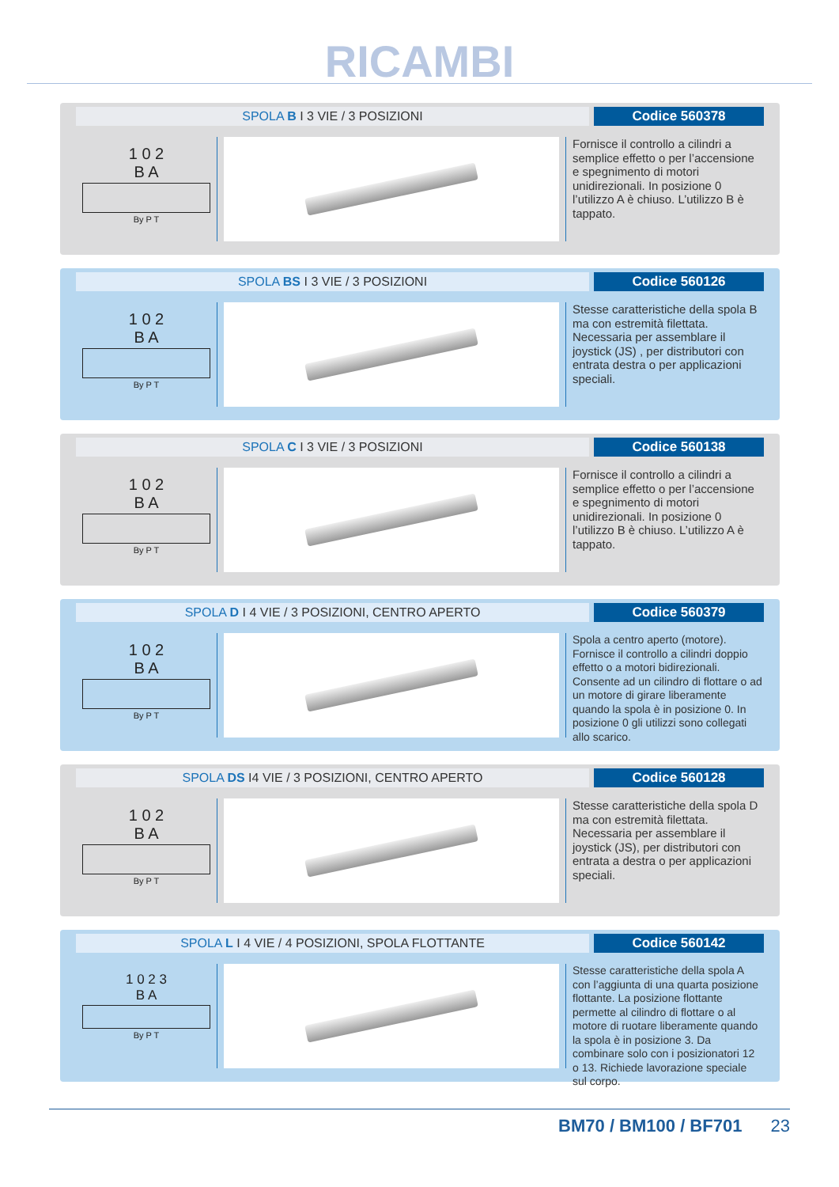RICAMBI
SPOLA B I 3 VIE / 3 POSIZIONI Codice 560378
1 0 2
B A
By P T
Fornisce il controllo a cilindri a semplice effetto o per l’accensione e spegnimento di motori unidirezionali. In posizione 0 l’utilizzo A è chiuso. L’utilizzo B è tappato.
SPOLA BS I 3 VIE / 3 POSIZIONI Codice 560126
1 0 2
B A
By P T
Stesse caratteristiche della spola B ma con estremità filettata. Necessaria per assemblare il joystick (JS) , per distributori con entrata destra o per applicazioni speciali.
SPOLA C I 3 VIE / 3 POSIZIONI Codice 560138
1 0 2
B A
By P T
Fornisce il controllo a cilindri a semplice effetto o per l’accensione e spegnimento di motori unidirezionali. In posizione 0 l’utilizzo B è chiuso. L’utilizzo A è tappato.
SPOLA D I 4 VIE / 3 POSIZIONI, CENTRO APERTO
Codice 560379
1 0 2
B A
By P T
Spola a centro aperto (motore). Fornisce il controllo a cilindri doppio effetto o a motori bidirezionali. Consente ad un cilindro di flottare o ad un motore di girare liberamente quando la spola è in posizione 0. In posizione 0 gli utilizzi sono collegati allo scarico.
SPOLA DS I4 VIE / 3 POSIZIONI, CENTRO APERTO
Codice 560128
1 0 2
B A
By P T
Stesse caratteristiche della spola D ma con estremità filettata. Necessaria per assemblare il joystick (JS), per distributori con entrata a destra o per applicazioni speciali.
SPOLA L I 4 VIE / 4 POSIZIONI, SPOLA FLOTTANTE
Codice 560142
1 0 2 3
B A
By P T
Stesse caratteristiche della spola A con l’aggiunta di una quarta posizione flottante. La posizione flottante permette al cilindro di flottare o al motore di ruotare liberamente quando la spola è in posizione 3. Da combinare solo con i posizionatori 12 o 13. Richiede lavorazione speciale sul corpo.
BM70 / BM100 / BF701 23